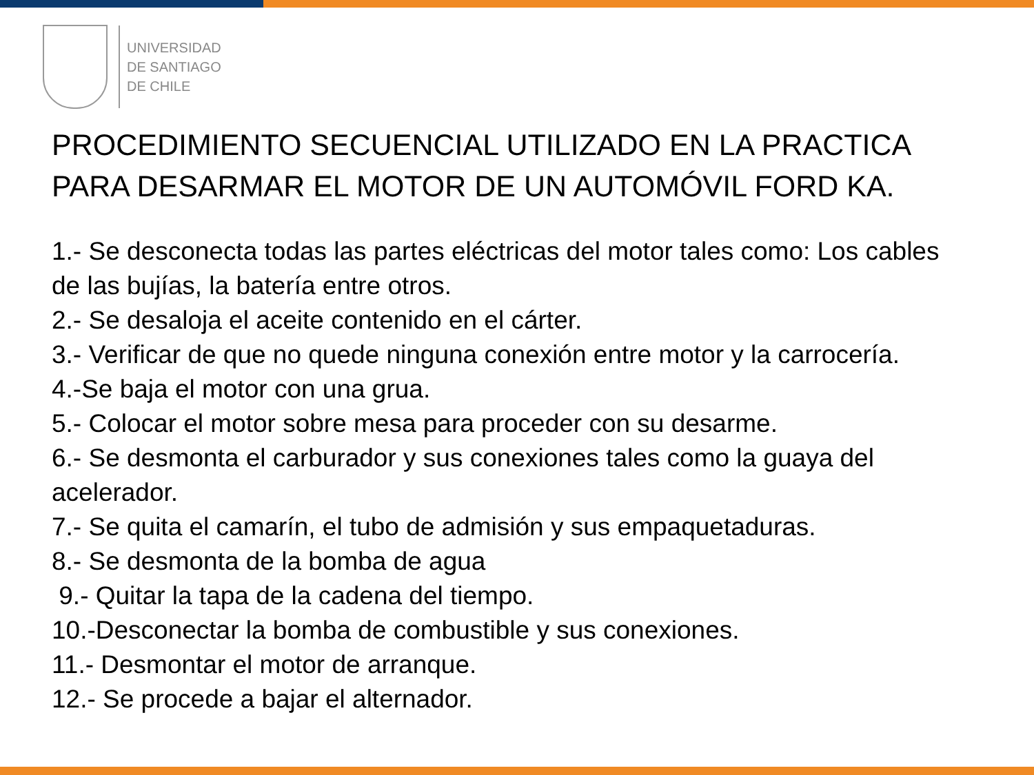UNIVERSIDAD
DE SANTIAGO
DE CHILE
PROCEDIMIENTO SECUENCIAL UTILIZADO EN LA PRACTICA PARA DESARMAR EL MOTOR DE UN AUTOMÓVIL FORD KA.
1.- Se desconecta todas las partes eléctricas del motor tales como: Los cables de las bujías, la batería entre otros.
2.- Se desaloja el aceite contenido en el cárter.
3.- Verificar de que no quede ninguna conexión entre motor y la carrocería.
4.-Se baja el motor con una grua.
5.- Colocar el motor sobre mesa para proceder con su desarme.
6.- Se desmonta el carburador y sus conexiones tales como la guaya del acelerador.
7.- Se quita el camarín, el tubo de admisión y sus empaquetaduras.
8.- Se desmonta de la bomba de agua
9.- Quitar la tapa de la cadena del tiempo.
10.-Desconectar la bomba de combustible y sus conexiones.
11.- Desmontar el motor de arranque.
12.- Se procede a bajar el alternador.